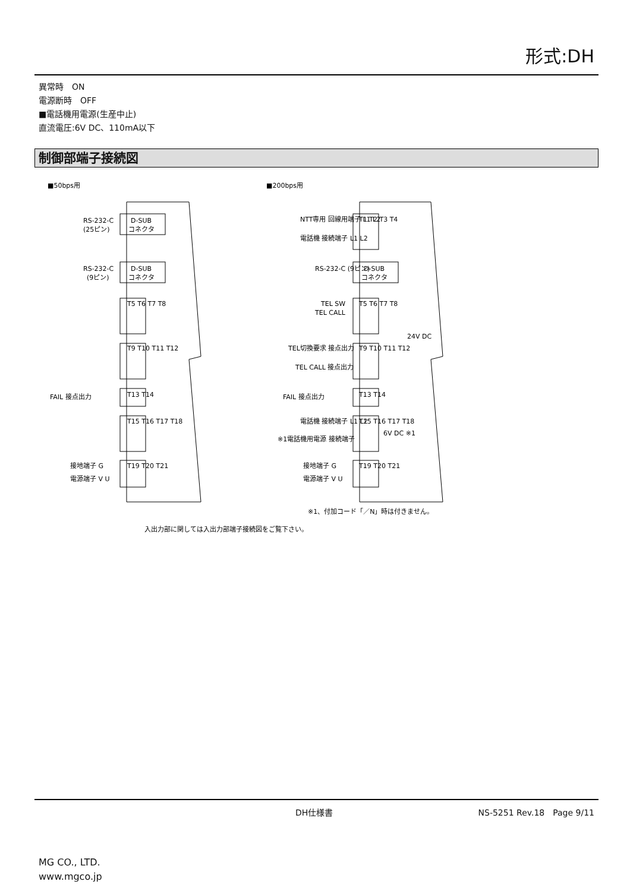形式:DH
異常時　ON
電源断時　OFF
■電話機用電源(生産中止)
直流電圧:6V DC、110mA以下
制御部端子接続図
■50bps用
■200bps用
RS-232-C
(25ピン)
D-SUB
コネクタ
RS-232-C
(9ピン)
D-SUB
コネクタ
T5 T6 T7 T8
T9 T10 T11 T12
FAIL 接点出力
T13 T14
T15 T16 T17 T18
接地端子 G
電源端子 V U
T19 T20 T21
NTT専用 回線用端子 L1 L2
電話機 接続端子 L1 L2
T1 T2 T3 T4
RS-232-C (9ピン)
D-SUB
コネクタ
TEL SW
TEL CALL
T5 T6 T7 T8
24V DC
TEL切換要求 接点出力
TEL CALL 接点出力
T9 T10 T11 T12
FAIL 接点出力
T13 T14
電話機 接続端子 L1 L2
※1電話機用電源 接続端子
6V DC ※1
T15 T16 T17 T18
接地端子 G
電源端子 V U
T19 T20 T21
※1、付加コード「／N」時は付きません。
入出力部に関しては入出力部端子接続図をご覧下さい。
DH仕様書 NS-5251 Rev.18　Page 9/11
MG CO., LTD.
www.mgco.jp